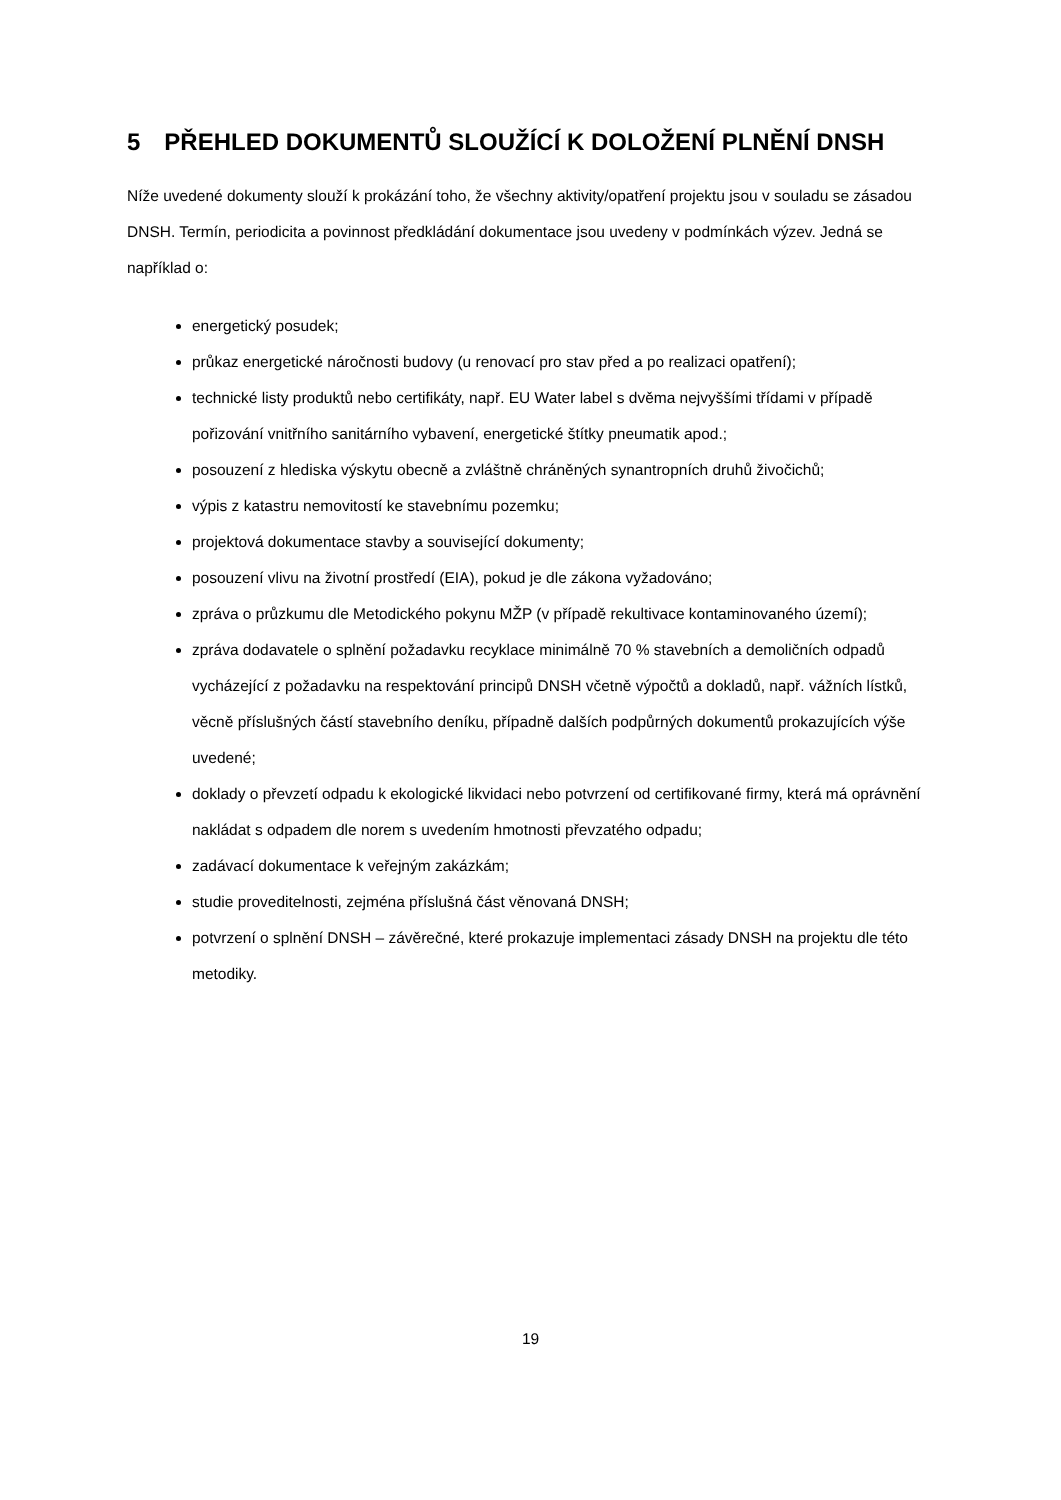5 PŘEHLED DOKUMENTŮ SLOUŽÍCÍ K DOLOŽENÍ PLNĚNÍ DNSH
Níže uvedené dokumenty slouží k prokázání toho, že všechny aktivity/opatření projektu jsou v souladu se zásadou DNSH. Termín, periodicita a povinnost předkládání dokumentace jsou uvedeny v podmínkách výzev. Jedná se například o:
energetický posudek;
průkaz energetické náročnosti budovy (u renovací pro stav před a po realizaci opatření);
technické listy produktů nebo certifikáty, např. EU Water label s dvěma nejvyššími třídami v případě pořizování vnitřního sanitárního vybavení, energetické štítky pneumatik apod.;
posouzení z hlediska výskytu obecně a zvláštně chráněných synantropních druhů živočichů;
výpis z katastru nemovitostí ke stavebnímu pozemku;
projektová dokumentace stavby a související dokumenty;
posouzení vlivu na životní prostředí (EIA), pokud je dle zákona vyžadováno;
zpráva o průzkumu dle Metodického pokynu MŽP (v případě rekultivace kontaminovaného území);
zpráva dodavatele o splnění požadavku recyklace minimálně 70 % stavebních a demoličních odpadů vycházející z požadavku na respektování principů DNSH včetně výpočtů a dokladů, např. vážních lístků, věcně příslušných částí stavebního deníku, případně dalších podpůrných dokumentů prokazujících výše uvedené;
doklady o převzetí odpadu k ekologické likvidaci nebo potvrzení od certifikované firmy, která má oprávnění nakládat s odpadem dle norem s uvedením hmotnosti převzatého odpadu;
zadávací dokumentace k veřejným zakázkám;
studie proveditelnosti, zejména příslušná část věnovaná DNSH;
potvrzení o splnění DNSH – závěrečné, které prokazuje implementaci zásady DNSH na projektu dle této metodiky.
19